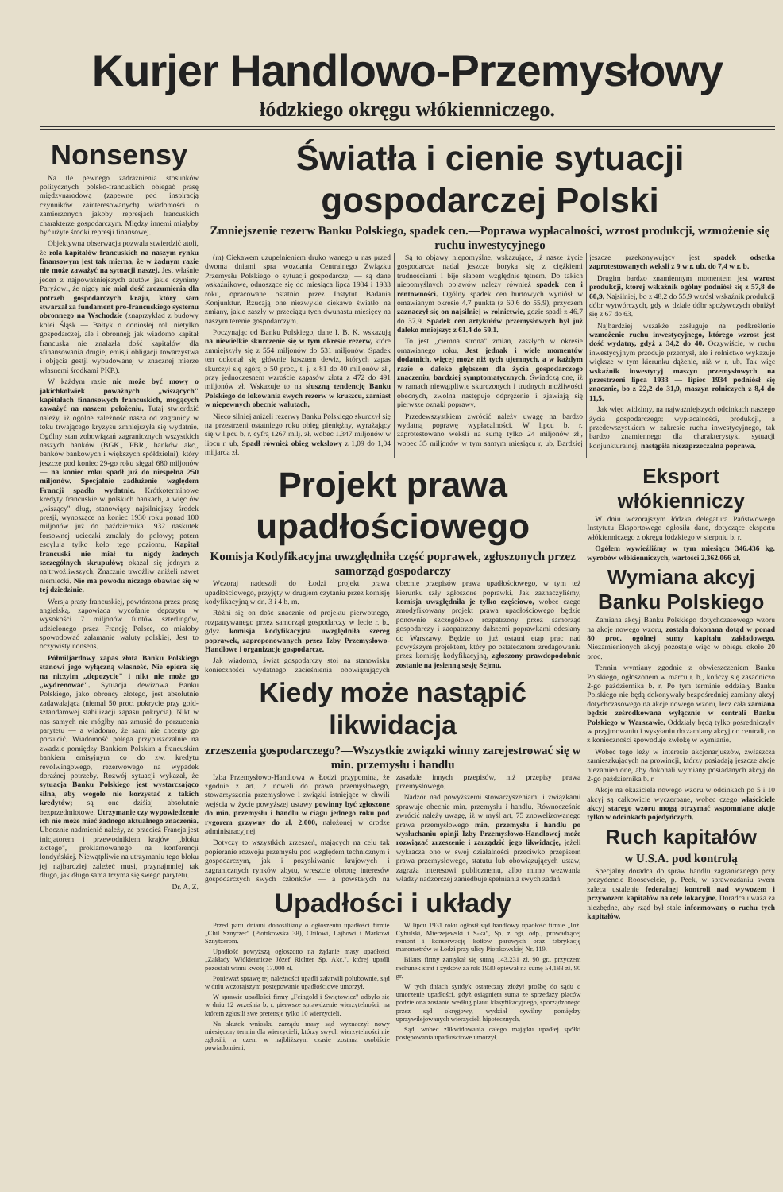Kurjer Handlowo-Przemysłowy
łódzkiego okręgu włókienniczego.
Nonsensy
Na tle pewnego zadrażnienia stosunków politycznych polsko-francuskich obiegać prasę międzynarodową (zapewne pod inspiracją czynników zainteresowanych) wiadomości o zamierzonych jakoby represjach francuskich charakterze gospodarczym. Między innemi miałyby być użyte środki represji finansowej.
Objektywna obserwacja pozwala stwierdzić atoli, że rola kapitałów francuskich na naszym rynku finansowym jest tak mierna, że w żadnym razie nie może zaważyć na sytuacji naszej. Jest właśnie jeden z najpoważniejszych atutów jakie czynimy Paryżowi, że nigdy nie miał dość zrozumienia dla potrzeb gospodarczych kraju, który sam stwarzał za fundament pro-francuskiego systemu obronnego na Wschodzie (znaprzykład z budowy kolei Śląsk — Bałtyk o doniosłej roli nietylko gospodarczej, ale i obronnej; jak wiadomo kapitał francuska nie znalazła dość kapitałów dla sfinansowania drugiej emisji obligacji towarzystwa i objęcia gestji wybudowanej w znacznej mierze własnemi środkami PKP.).
W każdym razie nie może być mowy o jakichkolwiek poważnych „wiszących" kapitałach finansowych francuskich, mogących zaważyć na naszem położeniu. Tutaj stwierdzić należy, iż ogólne zależność nasza od zagranicy w toku trwającego kryzysu zmniejszyła się wydatnie. Ogólny stan zobowiązań zagranicznych wszystkich naszych banków (BGK., PBR., banków akc., banków bankowych i większych spółdzielni), który jeszcze pod koniec 29-go roku sięgał 680 miljonów — na koniec roku spadł już do niespełna 250 miljonów. Specjalnie zadłużenie względem Francji spadło wydatnie. Krótkoterminowe kredyty francuskie w polskich bankach, a więc ów „wiszący" dług, stanowiący najsilniejszy środek presji, wynoszące na koniec 1930 roku ponad 100 miljonów już do października 1932 naskutek forsownej ucieczki zmalały do połowy; potem escyluja tylko koło tego poziomu. Kapitał francuski nie miał tu nigdy żadnych szczególnych skrupułów; okazał się jednym z najtrwożliwszych. Znacznie trwożliw aniżeli nawet niemiecki. Nie ma powodu niczego obawiać się w tej dziedzinie.
Wersja prasy francuskiej, powtórzona przez prasę angielską, zapowiada wycofanie depozytu w wysokości 7 miljonów funtów szterlingów, udzielonego przez Francję Polsce, co miałoby spowodować załamanie waluty polskiej. Jest to oczywisty nonsens.
Półmiljardowy zapas złota Banku Polskiego stanowi jego wyłączną własność. Nie opiera się na niczyim „depozycie" i nikt nie może go „wydrenować". Sytuacja dewizowa Banku Polskiego, jako obrońcy złotego, jest absolutnie zadawalająca (niemal 50 proc. pokrycie przy gold-sztandarowej stabilizacji zapasu pokrycia). Nikt w nas samych nie mógłby nas zmusić do porzucenia parytetu — a wiadomo, że sami nie chcemy go porzucić. Wiadomość polega przypuszczalnie na zwadzie pomiędzy Bankiem Polskim a francuskim bankiem emisyjnym co do zw. kredytu revolwingowego, rezerwowego na wypadek doraźnej potrzeby. Rozwój sytuacji wykazał, że sytuacja Banku Polskiego jest wystarczająco silna, aby wogóle nie korzystać z takich kredytów; są one dziśiaj absolutnie bezprzedmiotowe. Utrzymanie czy wypowiedzenie ich nie może mieć żadnego aktualnego znaczenia. Ubocznie nadmienić należy, że przecież Francja jest inicjatorem i przewodnikiem krajów „bloku złotego", proklamowanego na konferencji londyńskiej. Niewątpliwie na utrzymaniu tego bloku jej najbardziej zależeć musi, przynajmniej tak długo, jak długo sama trzyma się swego parytetu.
Dr. A. Z.
Światła i cienie sytuacji gospodarczej Polski
Zmniejszenie rezerw Banku Polskiego, spadek cen.—Poprawa wypłacalności, wzrost produkcji, wzmożenie się ruchu inwestycyjnego
(m) Ciekawem uzupełnieniem druko wanego u nas przed dwoma dniami spra wozdania Centralnego Związku Przemysłu Polskiego o sytuacji gospodarczej — są dane wskaźnikowe, odnoszące się do miesiąca lipca 1934 i 1933 roku, opracowane ostatnio przez Instytut Badania Konjunktur. Rzucają one niezwykle ciekawe światło na zmiany, jakie zaszły w przeciągu tych dwunastu miesięcy na naszym terenie gospodarczym.
Poczynając od Banku Polskiego, dane I. B. K. wskazują na niewielkie skurczenie się w tym okresie rezerw, które zmniejszyły się z 554 miljonów do 531 miljonów. Spadek ten dokonał się głównie kosztem dewiz, których zapas skurczył się zgórą o 50 proc., t. j. z 81 do 40 miljonów zł., przy jednoczesnem wzroście zapasów złota z 472 do 491 miljonów zł. Wskazuje to na słuszną tendencję Banku Polskiego do lokowania swych rezerw w kruszcu, zamiast w niepewnych obecnie walutach.
Nieco silniej aniżeli rezerwy Banku Polskiego skurczył się na przestrzeni ostatniego roku obieg pieniężny, wyrażający się w lipcu b. r. cyfrą 1267 milj. zł. wobec 1.347 miljonów w lipcu r. ub. Spadł również obieg wekslowy z 1,09 do 1,04 miljarda zł.
Są to objawy niepomyślne, wskazujące, iż nasze życie gospodarcze nadal jeszcze boryka się z ciężkiemi trudnościami i bije słabem względnie tętnem. Do takich niepomyślnych objawów należy również spadek cen i rentowności. Ogólny spadek cen hurtowych wyniósł w omawianym okresie 4.7 punkta (z 60.6 do 55.9), przyczem zaznaczył się on najsilniej w rolnictwie, gdzie spadł z 46.7 do 37.9. Spadek cen artykułów przemysłowych był już daleko mniejszy: z 61.4 do 59.1.
To jest „ciemna strona" zmian, zaszłych w okresie omawianego roku. Jest jednak i wiele momentów dodatnich, więcej może niż tych ujemnych, a w każdym razie o daleko głębszem dla życia gospodarczego znaczeniu, bardziej symptomatycznych. Świadczą one, iż w ramach niewątpliwie skurczonych i trudnych możliwości obecnych, zwolna następuje odprężenie i zjawiają się pierwsze oznaki poprawy.
Przedewszystkiem zwrócić należy uwagę na bardzo wydatną poprawę wypłacalności. W lipcu b. r. zaprotestowano weksli na sumę tylko 24 miljonów zł., wobec 35 miljonów w tym samym miesiącu r. ub. Bardziej jeszcze przekonywujący jest spadek odsetka zaprotestowanych weksli z 9 w r. ub. do 7,4 w r. b.
Drugim bardzo znamiennym momentem jest wzrost produkcji, której wskaźnik ogólny podniósł się z 57,8 do 60,9. Najsilniej, bo z 48.2 do 55.9 wzrósł wskaźnik produkcji dóbr wytwórczych, gdy w dziale dóbr spożywczych obniżył się z 67 do 63.
Najbardziej wszakże zasługuje na podkreślenie wzmożenie ruchu inwestycyjnego, którego wzrost jest dość wydatny, gdyż z 34,2 do 40. Oczywiście, w ruchu inwestycyjnym przoduje przemysł, ale i rolnictwo wykazuje większe w tym kierunku dążenie, niż w r. ub. Tak więc wskaźnik inwestycyj maszyn przemysłowych na przestrzeni lipca 1933 — lipiec 1934 podniósł się znacznie, bo z 22,2 do 31,9, maszyn rolniczych z 8,4 do 11,5.
Jak więc widzimy, na najważniejszych odcinkach naszego życia gospodarczego: wypłacalności, produkcji, a przedewszystkiem w zakresie ruchu inwestycyjnego, tak bardzo znamiennego dla charakterystyki sytuacji konjunkturalnej, nastąpiła niezaprzeczalna poprawa.
Projekt prawa upadłościowego
Komisja Kodyfikacyjna uwzględniła część poprawek, zgłoszonych przez samorząd gospodarczy
Wczoraj nadeszdł do Łodzi projekt prawa upadłościowego, przyjęty w drugiem czytaniu przez komisję kodyfikacyjną w dn. 3 i 4 b. m.
Różni się on dość znacznie od projektu pierwotnego, rozpatrywanego przez samorząd gospodarczy w lecie r. b., gdyż komisja kodyfikacyjna uwzględniła szereg poprawek, zaproponowanych przez Izby Przemysłowo-Handlowe i organizacje gospodarcze.
Jak wiadomo, świat gospodarczy stoi na stanowisku konieczności wydatnego zacieśnienia obowiązujących obecnie przepisów prawa upadłościowego, w tym też kierunku szły zgłoszone poprawki. Jak zaznaczyliśmy, komisja uwzględniła je tylko częściowo, wobec czego zmodyfikowany projekt prawa upadłościowego będzie ponownie szczegółowo rozpatrzony przez samorząd gospodarczy i zaopatrzony dalszemi poprawkami odesłany do Warszawy. Będzie to już ostatni etap prac nad powyższym projektem, który po ostatecznem zredagowaniu przez komisję kodyfikacyjną, zgłoszony prawdopodobnie zostanie na jesienną sesję Sejmu.
Kiedy może nastąpić likwidacja
zrzeszenia gospodarczego?—Wszystkie związki winny zarejestrować się w min. przemysłu i handlu
Izba Przemysłowo-Handlowa w Łodzi przypomina, że zgodnie z art. 2 noweli do prawa przemysłowego, stowarzyszenia przemysłowe i związki istniejące w chwili wejścia w życie powyższej ustawy powinny być zgłoszone do min. przemysłu i handlu w ciągu jednego roku pod rygorem grzywny do zł. 2.000, nałożonej w drodze administracyjnej.
Dotyczy to wszystkich zrzeszeń, mających na celu tak popieranie rozwoju przemysłu pod względem technicznym i gospodarczym, jak i pozyskiwanie krajowych i zagranicznych rynków zbytu, wreszcie obronę interesów gospodarczych swych członków — a powstałych na zasadzie innych przepisów, niż przepisy prawa przemysłowego.
Nadzór nad powyższemi stowarzyszeniami i związkami sprawuje obecnie min. przemysłu i handlu. Równocześnie zwrócić należy uwagę, iż w myśl art. 75 znowelizowanego prawa przemysłowego min. przemysłu i handlu po wysłuchaniu opinji Izby Przemysłowo-Handlowej może rozwiązać zrzeszenie i zarządzić jego likwidację, jeżeli wykracza ono w swej działalności przeciwko przepisom prawa przemysłowego, statutu lub obowiązujących ustaw, zagraża interesowi publicznemu, albo mimo wezwania władzy nadzorczej zaniedbuje spełniania swych zadań.
Upadłości i układy
Przed paru dniami donosiliśmy o ogłoszeniu upadłości firmie „Chil Sznytzer" (Piotrkowska 38), Chilowi, Lajbowi i Markowi Sznytzerom.
Upadłość powyższą ogłoszono na żądanie masy upadłości „Zakłady Włókiennicze Józef Richter Sp. Akc.", której upadli pozostali winni kwotę 17.000 zł.
Ponieważ sprawę tej należności upadli załatwili polubownie, sąd w dniu wczorajszym postępowanie upadłościowe umorzył.
W sprawie upadłości firmy „Feingold i Swiętowicz" odbyło się w dniu 12 września b. r. pierwsze sprawdzenie wierzytelności, na którem zgłosili swe pretensje tylko 10 wierzycieli.
Na skutek wniosku zarządu masy sąd wyznaczył nowy miesięczny termin dla wierzycieli, którzy swych wierzytelności nie zgłosili, a czem w najbliższym czasie zostaną osobiście powiadomieni.
W lipcu 1931 roku ogłosił sąd handlowy upadłość firmie „Inż. Cybulski, Mierzejewski i S-ka", Sp. z ogr. odp., prowadzącej remont i konserwację kotłów parowych oraz fabrykację manometrów w Łodzi przy ulicy Piotrkowskiej Nr. 119.
Bilans firmy zamykał się sumą 143.231 zł. 90 gr., przyczem rachunek strat i zysków za rok 1930 opiewał na sumę 54.188 zł. 90 gr.
W tych dniach syndyk ostateczny złożył prośbę do sądu o umorzenie upadłości, gdyż osiągnięta suma ze sprzedaży placów podzielona zostanie według planu klasyfikacyjnego, sporządzonego przez sąd okręgowy, wydział cywilny pomiędzy uprzywilejowanych wierzycieli hipotecznych.
Sąd, wobec zlikwidowania całego majątku upadłej spółki postępowania upadłościowe umorzył.
Eksport włókienniczy
W dniu wczorajszym łódzka delegatura Państwowego Instytutu Eksportowego ogłosiła dane, dotyczące eksportu włókienniczego z okręgu łódzkiego w sierpniu b. r.
Ogółem wywieźliźmy w tym miesiącu 346.436 kg. wyrobów włókienniczych, wartości 2.362.066 zł.
Wymiana akcyj Banku Polskiego
Zamiana akcyj Banku Polskiego dotychczasowego wzoru na akcje nowego wzoru, zostala dokonana dotąd w ponad 80 proc. ogólnej sumy kapitału zakładowego. Niezamienionych akcyj pozostaje więc w obiegu około 20 proc.
Termin wymiany zgodnie z obwieszczeniem Banku Polskiego, ogłoszonem w marcu r. b., kończy się zasadniczo 2-go października b. r. Po tym terminie oddziały Banku Polskiego nie będą dokonywały bezpośredniej zamiany akcyj dotychczasowego na akcje nowego wzoru, lecz cała zamiana będzie ześrodkowana wyłącznie w centrali Banku Polskiego w Warszawie. Oddziały będą tylko pośredniczyły w przyjmowaniu i wysyłaniu do zamiany akcyj do centrali, co z konieczności spowoduje zwłokę w wymianie.
Wobec tego leży w interesie akcjonarjuszów, zwłaszcza zamieszkujących na prowincji, którzy posiadają jeszcze akcje niezamienione, aby dokonali wymiany posiadanych akcyj do 2-go października b. r.
Akcje na okaziciela nowego wzoru w odcinkach po 5 i 10 akcyj są całkowicie wyczerpane, wobec czego właściciele akcyj starego wzoru mogą otrzymać wspomniane akcje tylko w odcinkach pojedyńczych.
Ruch kapitałów
w U.S.A. pod kontrolą
Specjalny doradca do spraw handlu zagranicznego przy prezydencie Roosevelcie, p. Peek, w sprawozdaniu swem zaleca ustalenie federalnej kontroli nad wywozem i przywozem kapitałów na cele lokacyjne. Doradca uważa za niezbędne, aby rząd był stale informowany o ruchu tych kapitałów.